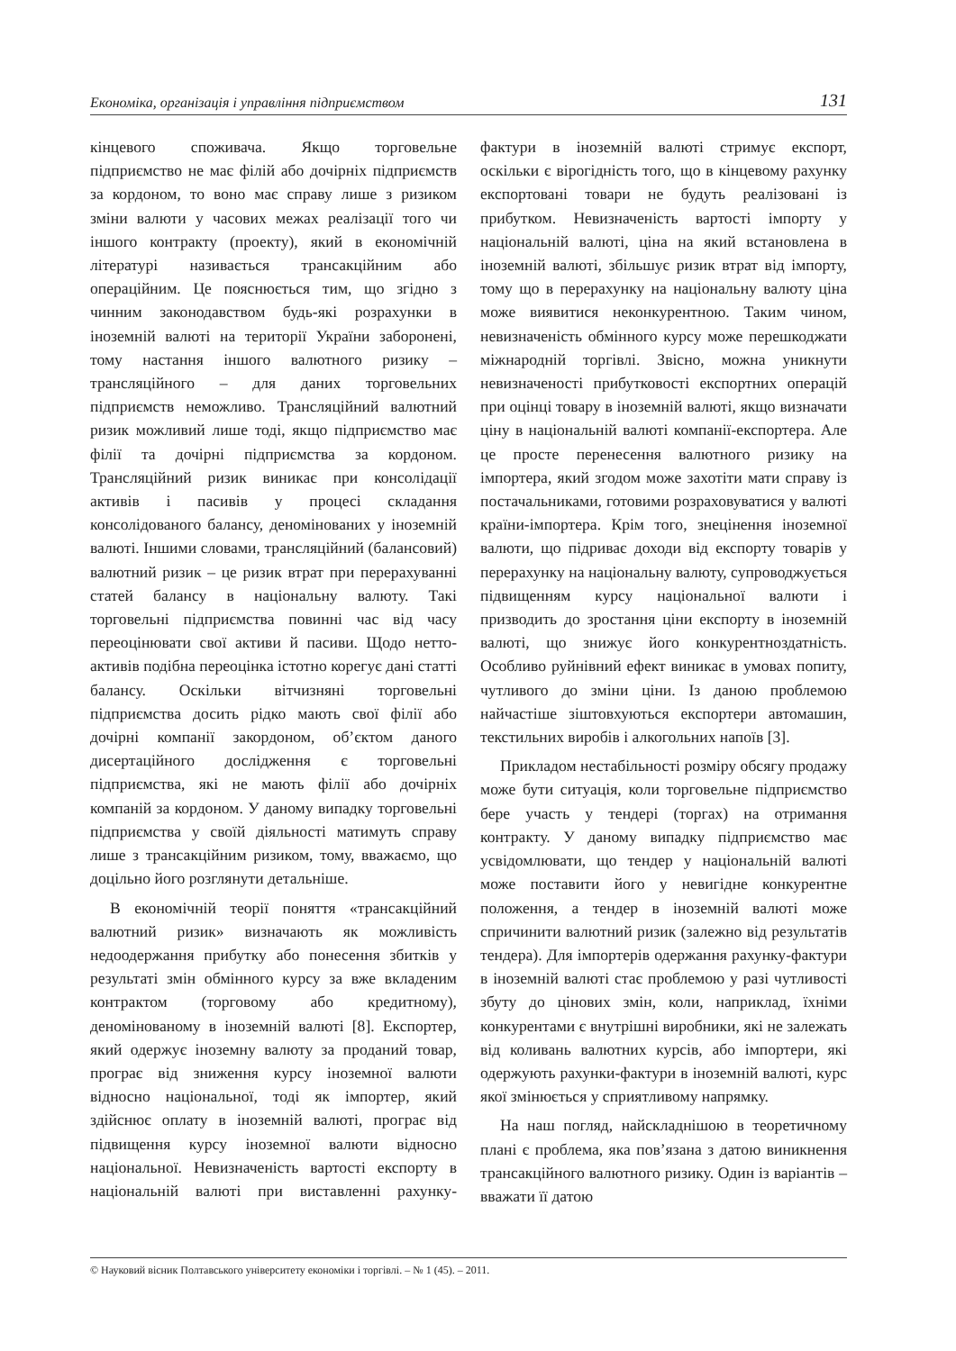Економіка, організація і управління підприємством 131
кінцевого споживача. Якщо торговельне підприємство не має філій або дочірніх підприємств за кордоном, то воно має справу лише з ризиком зміни валюти у часових межах реалізації того чи іншого контракту (проекту), який в економічній літературі називається трансакційним або операційним. Це пояснюється тим, що згідно з чинним законодавством будь-які розрахунки в іноземній валюті на території України заборонені, тому настання іншого валютного ризику – трансляційного – для даних торговельних підприємств неможливо. Трансляційний валютний ризик можливий лише тоді, якщо підприємство має філії та дочірні підприємства за кордоном. Трансляційний ризик виникає при консолідації активів і пасивів у процесі складання консолідованого балансу, деномінованих у іноземній валюті. Іншими словами, трансляційний (балансовий) валютний ризик – це ризик втрат при перерахуванні статей балансу в національну валюту. Такі торговельні підприємства повинні час від часу переоцінювати свої активи й пасиви. Щодо нетто-активів подібна переоцінка істотно корегує дані статті балансу. Оскільки вітчизняні торговельні підприємства досить рідко мають свої філії або дочірні компанії закордоном, об’єктом даного дисертаційного дослідження є торговельні підприємства, які не мають філії або дочірніх компаній за кордоном. У даному випадку торговельні підприємства у своїй діяльності матимуть справу лише з трансакційним ризиком, тому, вважаємо, що доцільно його розглянути детальніше.
В економічній теорії поняття «трансакційний валютний ризик» визначають як можливість недоодержання прибутку або понесення збитків у результаті змін обмінного курсу за вже вкладеним контрактом (торговому або кредитному), деномінованому в іноземній валюті [8]. Експортер, який одержує іноземну валюту за проданий товар, програє від зниження курсу іноземної валюти відносно національної, тоді як імпортер, який здійснює оплату в іноземній валюті, програє від підвищення курсу іноземної валюти відносно національної. Невизначеність вартості експорту в національній валюті при виставленні рахунку-фактури в іноземній валюті стримує експорт, оскільки є вірогідність того, що в кінцевому рахунку експортовані товари не будуть реалізовані із прибутком. Невизначеність вартості імпорту у національній валюті, ціна на який встановлена в іноземній валюті, збільшує ризик втрат від імпорту, тому що в перерахунку на національну валюту ціна може виявитися неконкурентною. Таким чином, невизначеність обмінного курсу може перешкоджати міжнародній торгівлі. Звісно, можна уникнути невизначеності прибутковості експортних операцій при оцінці товару в іноземній валюті, якщо визначати ціну в національній валюті компанії-експортера. Але це просте перенесення валютного ризику на імпортера, який згодом може захотіти мати справу із постачальниками, готовими розраховуватися у валюті країни-імпортера. Крім того, знецінення іноземної валюти, що підриває доходи від експорту товарів у перерахунку на національну валюту, супроводжується підвищенням курсу національної валюти і призводить до зростання ціни експорту в іноземній валюті, що знижує його конкурентноздатність. Особливо руйнівний ефект виникає в умовах попиту, чутливого до зміни ціни. Із даною проблемою найчастіше зіштовхуються експортери автомашин, текстильних виробів і алкогольних напоїв [3].
Прикладом нестабільності розміру обсягу продажу може бути ситуація, коли торговельне підприємство бере участь у тендері (торгах) на отримання контракту. У даному випадку підприємство має усвідомлювати, що тендер у національній валюті може поставити його у невигідне конкурентне положення, а тендер в іноземній валюті може спричинити валютний ризик (залежно від результатів тендера). Для імпортерів одержання рахунку-фактури в іноземній валюті стає проблемою у разі чутливості збуту до цінових змін, коли, наприклад, їхніми конкурентами є внутрішні виробники, які не залежать від коливань валютних курсів, або імпортери, які одержують рахунки-фактури в іноземній валюті, курс якої змінюється у сприятливому напрямку.
На наш погляд, найскладнішою в теоретичному плані є проблема, яка пов’язана з датою виникнення трансакційного валютного ризику. Один із варіантів – вважати її датою
© Науковий вісник Полтавського університету економіки і торгівлі. – № 1 (45). – 2011.